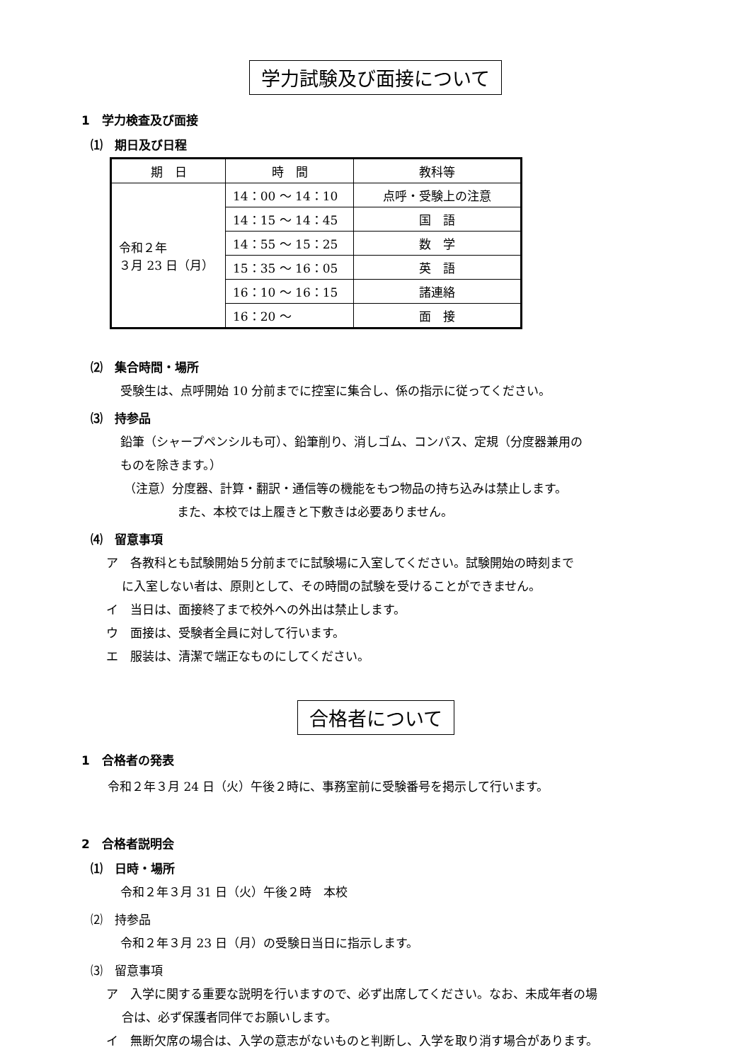学力試験及び面接について
1　学力検査及び面接
⑴　期日及び日程
| 期 日 | 時 間 | 教科等 |
| --- | --- | --- |
| 令和２年 ３月 23 日（月） | 14：00 ～ 14：10 | 点呼・受験上の注意 |
| | 14：15 ～ 14：45 | 国 語 |
| | 14：55 ～ 15：25 | 数 学 |
| | 15：35 ～ 16：05 | 英 語 |
| | 16：10 ～ 16：15 | 諸連絡 |
| | 16：20 ～ | 面 接 |
⑵　集合時間・場所
受験生は、点呼開始 10 分前までに控室に集合し、係の指示に従ってください。
⑶　持参品
鉛筆（シャープペンシルも可）、鉛筆削り、消しゴム、コンパス、定規（分度器兼用の
ものを除きます。）
（注意）分度器、計算・翻訳・通信等の機能をもつ物品の持ち込みは禁止します。
また、本校では上履きと下敷きは必要ありません。
⑷　留意事項
ア　各教科とも試験開始５分前までに試験場に入室してください。試験開始の時刻まで
に入室しない者は、原則として、その時間の試験を受けることができません。
イ　当日は、面接終了まで校外への外出は禁止します。
ウ　面接は、受験者全員に対して行います。
エ　服装は、清潔で端正なものにしてください。
合格者について
1　合格者の発表
令和２年３月 24 日（火）午後２時に、事務室前に受験番号を掲示して行います。
2　合格者説明会
⑴　日時・場所
令和２年３月 31 日（火）午後２時　本校
⑵　持参品
令和２年３月 23 日（月）の受験日当日に指示します。
⑶　留意事項
ア　入学に関する重要な説明を行いますので、必ず出席してください。なお、未成年者の場
合は、必ず保護者同伴でお願いします。
イ　無断欠席の場合は、入学の意志がないものと判断し、入学を取り消す場合があります。